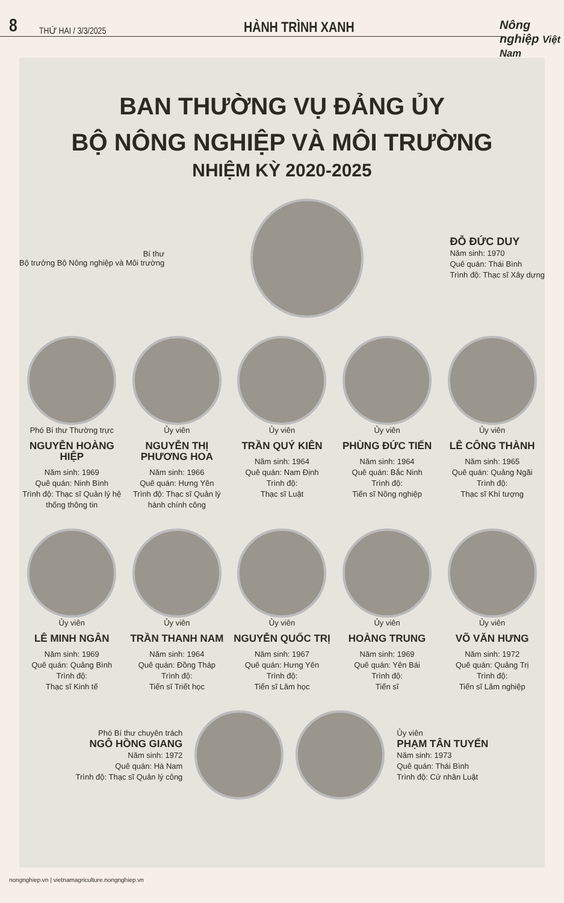8 THỨ HAI / 3/3/2025 HÀNH TRÌNH XANH
Nông nghiệp Việt Nam
BAN THƯỜNG VỤ ĐẢNG ỦY
BỘ NÔNG NGHIỆP VÀ MÔI TRƯỜNG
NHIỆM KỲ 2020-2025
Bí thư
Bộ trưởng Bộ Nông nghiệp và Môi trường
ĐỖ ĐỨC DUY
Năm sinh: 1970
Quê quán: Thái Bình
Trình độ: Thạc sĩ Xây dựng
Phó Bí thư Thường trực
NGUYỄN HOÀNG HIỆP
Năm sinh: 1969
Quê quán: Ninh Bình
Trình độ: Thạc sĩ Quản lý hệ thống thông tin
Ủy viên
NGUYỄN THỊ PHƯƠNG HOA
Năm sinh: 1966
Quê quán: Hưng Yên
Trình độ: Thạc sĩ Quản lý hành chính công
Ủy viên
TRẦN QUÝ KIÊN
Năm sinh: 1964
Quê quán: Nam Định
Trình độ:
Thạc sĩ Luật
Ủy viên
PHÙNG ĐỨC TIẾN
Năm sinh: 1964
Quê quán: Bắc Ninh
Trình độ:
Tiến sĩ Nông nghiệp
Ủy viên
LÊ CÔNG THÀNH
Năm sinh: 1965
Quê quán: Quảng Ngãi
Trình độ:
Thạc sĩ Khí tượng
Ủy viên
LÊ MINH NGÂN
Năm sinh: 1969
Quê quán: Quảng Bình
Trình độ:
Thạc sĩ Kinh tế
Ủy viên
TRẦN THANH NAM
Năm sinh: 1964
Quê quán: Đồng Tháp
Trình độ:
Tiến sĩ Triết học
Ủy viên
NGUYỄN QUỐC TRỊ
Năm sinh: 1967
Quê quán: Hưng Yên
Trình độ:
Tiến sĩ Lâm học
Ủy viên
HOÀNG TRUNG
Năm sinh: 1969
Quê quán: Yên Bái
Trình độ:
Tiến sĩ
Ủy viên
VÕ VĂN HƯNG
Năm sinh: 1972
Quê quán: Quảng Trị
Trình độ:
Tiến sĩ Lâm nghiệp
Phó Bí thư chuyên trách
NGÔ HỒNG GIANG
Năm sinh: 1972
Quê quán: Hà Nam
Trình độ: Thạc sĩ Quản lý công
Ủy viên
PHẠM TÂN TUYẾN
Năm sinh: 1973
Quê quán: Thái Bình
Trình độ: Cử nhân Luật
nongnghiep.vn | vietnamagriculture.nongnghiep.vn